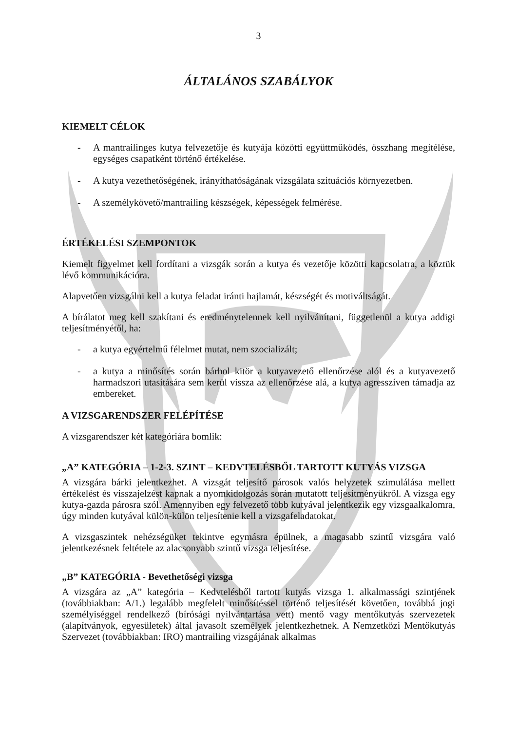3
ÁLTALÁNOS SZABÁLYOK
KIEMELT CÉLOK
- A mantrailinges kutya felvezetője és kutyája közötti együttműködés, összhang megítélése, egységes csapatként történő értékelése.
- A kutya vezethetőségének, irányíthatóságának vizsgálata szituációs környezetben.
- A személykövető/mantrailing készségek, képességek felmérése.
ÉRTÉKELÉSI SZEMPONTOK
Kiemelt figyelmet kell fordítani a vizsgák során a kutya és vezetője közötti kapcsolatra, a köztük lévő kommunikációra.
Alapvetően vizsgálni kell a kutya feladat iránti hajlamát, készségét és motiváltságát.
A bírálatot meg kell szakítani és eredménytelennek kell nyilvánítani, függetlenül a kutya addigi teljesítményétől, ha:
- a kutya egyértelmű félelmet mutat, nem szocializált;
- a kutya a minősítés során bárhol kitör a kutyavezető ellenőrzése alól és a kutyavezető harmadszori utasítására sem kerül vissza az ellenőrzése alá, a kutya agresszíven támadja az embereket.
A VIZSGARENDSZER FELÉPÍTÉSE
A vizsgarendszer két kategóriára bomlik:
„A” KATEGÓRIA – 1-2-3. SZINT – KEDVTELÉSBŐL TARTOTT KUTYÁS VIZSGA
A vizsgára bárki jelentkezhet. A vizsgát teljesítő párosok valós helyzetek szimulálása mellett értékelést és visszajelzést kapnak a nyomkidolgozás során mutatott teljesítményükről. A vizsga egy kutya-gazda párosra szól. Amennyiben egy felvezető több kutyával jelentkezik egy vizsgaalkalomra, úgy minden kutyával külön-külön teljesítenie kell a vizsgafeladatokat.
A vizsgaszintek nehézségüket tekintve egymásra épülnek, a magasabb szintű vizsgára való jelentkezésnek feltétele az alacsonyabb szintű vizsga teljesítése.
„B” KATEGÓRIA - Bevethetőségi vizsga
A vizsgára az „A” kategória – Kedvtelésből tartott kutyás vizsga 1. alkalmassági szintjének (továbbiakban: A/1.) legalább megfelelt minősítéssel történő teljesítését követően, továbbá jogi személyiséggel rendelkező (bírósági nyilvántartása vett) mentő vagy mentőkutyás szervezetek (alapítványok, egyesületek) által javasolt személyek jelentkezhetnek. A Nemzetközi Mentőkutyás Szervezet (továbbiakban: IRO) mantrailing vizsgájának alkalmas